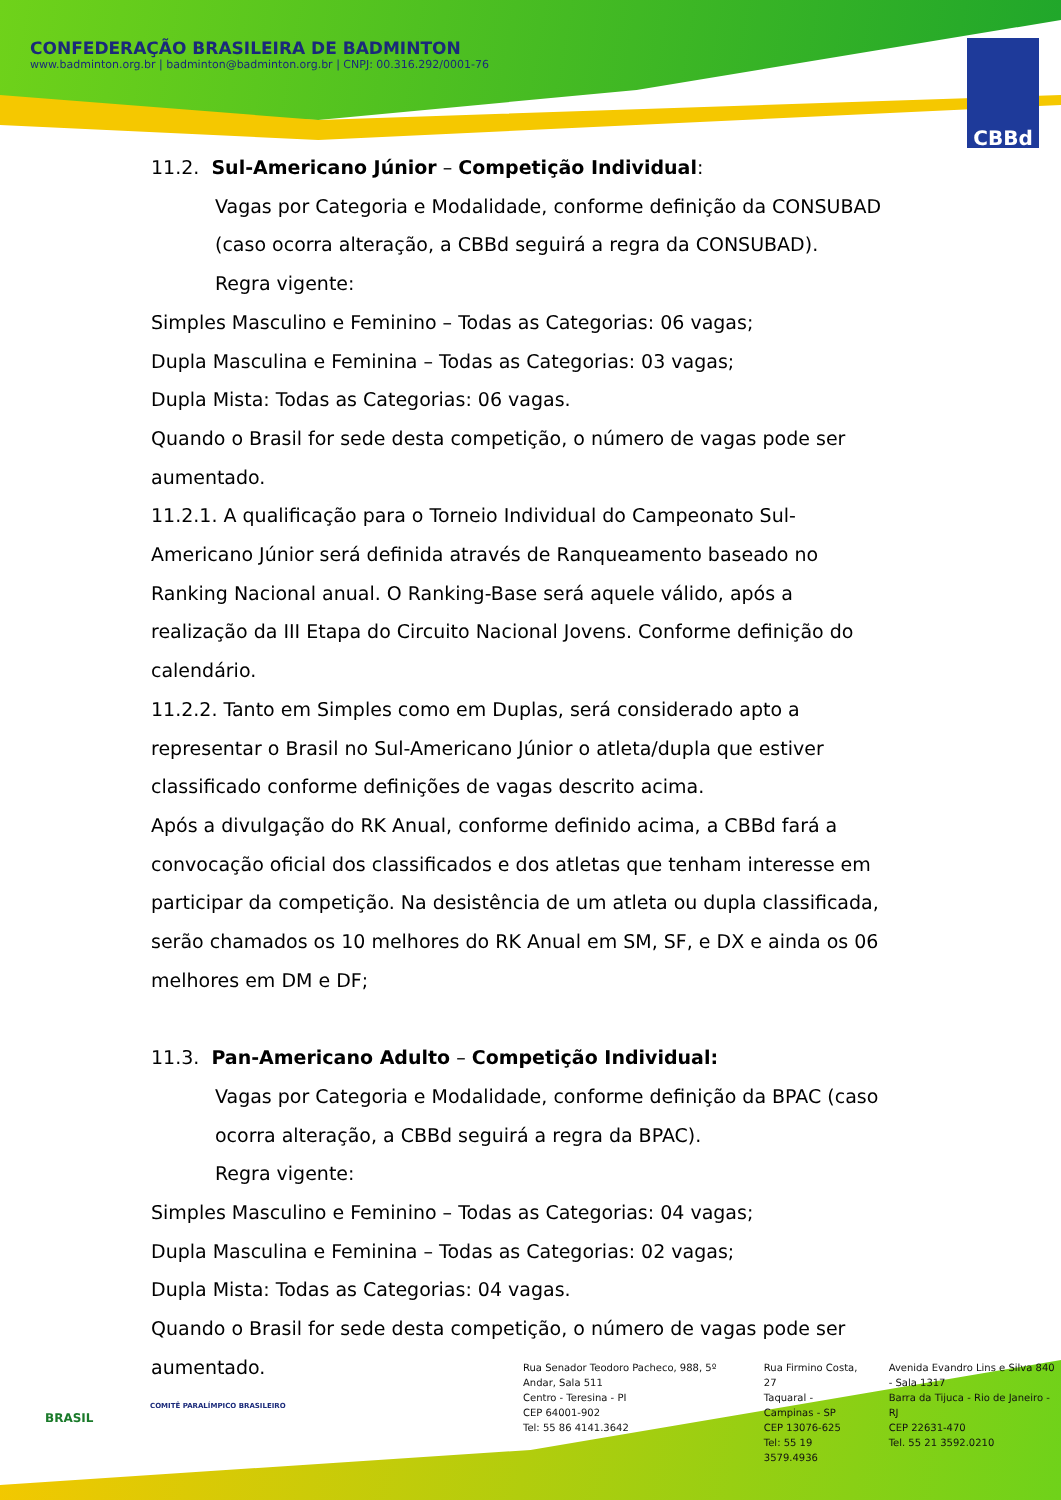CONFEDERAÇÃO BRASILEIRA DE BADMINTON
www.badminton.org.br | badminton@badminton.org.br | CNPJ: 00.316.292/0001-76
CBBd
11.2. Sul-Americano Júnior – Competição Individual:
Vagas por Categoria e Modalidade, conforme definição da CONSUBAD (caso ocorra alteração, a CBBd seguirá a regra da CONSUBAD).
Regra vigente:
Simples Masculino e Feminino – Todas as Categorias: 06 vagas;
Dupla Masculina e Feminina – Todas as Categorias: 03 vagas;
Dupla Mista: Todas as Categorias: 06 vagas.
Quando o Brasil for sede desta competição, o número de vagas pode ser aumentado.
11.2.1. A qualificação para o Torneio Individual do Campeonato Sul-Americano Júnior será definida através de Ranqueamento baseado no Ranking Nacional anual. O Ranking-Base será aquele válido, após a realização da III Etapa do Circuito Nacional Jovens. Conforme definição do calendário.
11.2.2. Tanto em Simples como em Duplas, será considerado apto a representar o Brasil no Sul-Americano Júnior o atleta/dupla que estiver classificado conforme definições de vagas descrito acima.
Após a divulgação do RK Anual, conforme definido acima, a CBBd fará a convocação oficial dos classificados e dos atletas que tenham interesse em participar da competição. Na desistência de um atleta ou dupla classificada, serão chamados os 10 melhores do RK Anual em SM, SF, e DX e ainda os 06 melhores em DM e DF;
11.3. Pan-Americano Adulto – Competição Individual:
Vagas por Categoria e Modalidade, conforme definição da BPAC (caso ocorra alteração, a CBBd seguirá a regra da BPAC).
Regra vigente:
Simples Masculino e Feminino – Todas as Categorias: 04 vagas;
Dupla Masculina e Feminina – Todas as Categorias: 02 vagas;
Dupla Mista: Todas as Categorias: 04 vagas.
Quando o Brasil for sede desta competição, o número de vagas pode ser aumentado.
BRASIL
COMITÊ PARALÍMPICO BRASILEIRO
Rua Senador Teodoro Pacheco, 988, 5º Andar, Sala 511
Centro - Teresina - PI
CEP 64001-902
Tel: 55 86 4141.3642
Rua Firmino Costa, 27
Taquaral - Campinas - SP
CEP 13076-625
Tel: 55 19 3579.4936
Avenida Evandro Lins e Silva 840 - Sala 1317
Barra da Tijuca - Rio de Janeiro - RJ
CEP 22631-470
Tel. 55 21 3592.0210